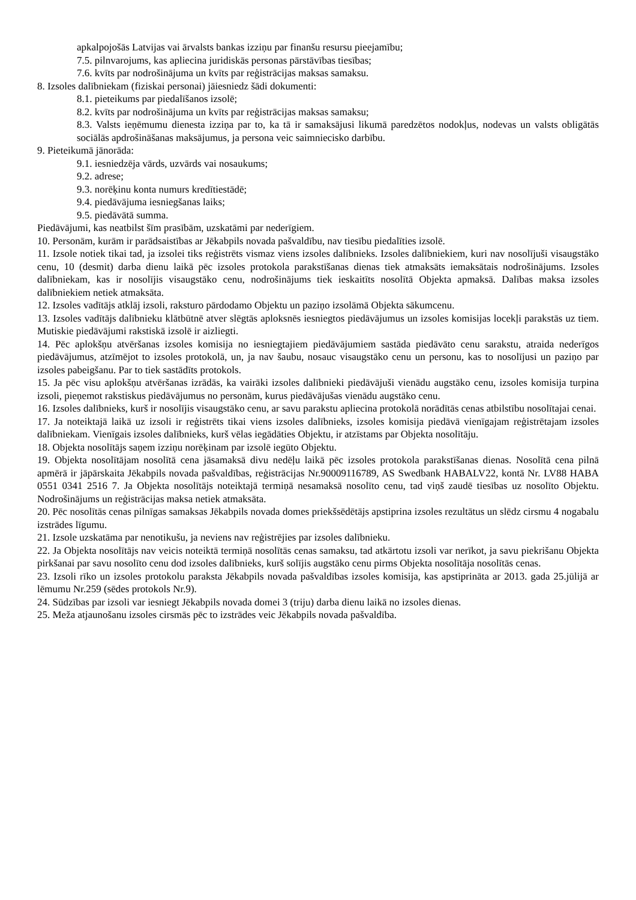apkalpojošās Latvijas vai ārvalsts bankas izziņu par finanšu resursu pieejamību;
7.5. pilnvarojums, kas apliecina juridiskās personas pārstāvības tiesības;
7.6. kvīts par nodrošinājuma un kvīts par reģistrācijas maksas samaksu.
8. Izsoles dalībniekam (fiziskai personai) jāiesniedz šādi dokumenti:
8.1. pieteikums par piedalīšanos izsolē;
8.2. kvīts par nodrošinājuma un kvīts par reģistrācijas maksas samaksu;
8.3. Valsts ieņēmumu dienesta izziņa par to, ka tā ir samaksājusi likumā paredzētos nodokļus, nodevas un valsts obligātās sociālās apdrošināšanas maksājumus, ja persona veic saimniecisko darbību.
9. Pieteikumā jānorāda:
9.1. iesniedzēja vārds, uzvārds vai nosaukums;
9.2. adrese;
9.3. norēķinu konta numurs kredītiestādē;
9.4. piedāvājuma iesniegšanas laiks;
9.5. piedāvātā summa.
Piedāvājumi, kas neatbilst šīm prasībām, uzskatāmi par nederīgiem.
10. Personām, kurām ir parādsaistības ar Jēkabpils novada pašvaldību, nav tiesību piedalīties izsolē.
11. Izsole notiek tikai tad, ja izsolei tiks reģistrēts vismaz viens izsoles dalībnieks. Izsoles dalībniekiem, kuri nav nosolījuši visaugstāko cenu, 10 (desmit) darba dienu laikā pēc izsoles protokola parakstīšanas dienas tiek atmaksāts iemaksātais nodrošinājums. Izsoles dalībniekam, kas ir nosolījis visaugstāko cenu, nodrošinājums tiek ieskaitīts nosolītā Objekta apmaksā. Dalības maksa izsoles dalībniekiem netiek atmaksāta.
12. Izsoles vadītājs atklāj izsoli, raksturo pārdodamo Objektu un paziņo izsolāmā Objekta sākumcenu.
13. Izsoles vadītājs dalībnieku klātbūtnē atver slēgtās aploksnēs iesniegtos piedāvājumus un izsoles komisijas locekļi parakstās uz tiem. Mutiskie piedāvājumi rakstiskā izsolē ir aizliegti.
14. Pēc aplokšņu atvēršanas izsoles komisija no iesniegtajiem piedāvājumiem sastāda piedāvāto cenu sarakstu, atraida nederīgos piedāvājumus, atzīmējot to izsoles protokolā, un, ja nav šaubu, nosauc visaugstāko cenu un personu, kas to nosolījusi un paziņo par izsoles pabeigšanu. Par to tiek sastādīts protokols.
15. Ja pēc visu aplokšņu atvēršanas izrādās, ka vairāki izsoles dalībnieki piedāvājuši vienādu augstāko cenu, izsoles komisija turpina izsoli, pieņemot rakstiskus piedāvājumus no personām, kurus piedāvājušas vienādu augstāko cenu.
16. Izsoles dalībnieks, kurš ir nosolījis visaugstāko cenu, ar savu parakstu apliecina protokolā norādītās cenas atbilstību nosolītajai cenai.
17. Ja noteiktajā laikā uz izsoli ir reģistrēts tikai viens izsoles dalībnieks, izsoles komisija piedāvā vienīgajam reģistrētajam izsoles dalībniekam. Vienīgais izsoles dalībnieks, kurš vēlas iegādāties Objektu, ir atzīstams par Objekta nosolītāju.
18. Objekta nosolītājs saņem izziņu norēķinam par izsolē iegūto Objektu.
19. Objekta nosolītājam nosolītā cena jāsamaksā divu nedēļu laikā pēc izsoles protokola parakstīšanas dienas. Nosolītā cena pilnā apmērā ir jāpārskaita Jēkabpils novada pašvaldības, reģistrācijas Nr.90009116789, AS Swedbank HABALV22, kontā Nr. LV88 HABA 0551 0341 2516 7. Ja Objekta nosolītājs noteiktajā termiņā nesamaksā nosolīto cenu, tad viņš zaudē tiesības uz nosolīto Objektu. Nodrošinājums un reģistrācijas maksa netiek atmaksāta.
20. Pēc nosolītās cenas pilnīgas samaksas Jēkabpils novada domes priekšsēdētājs apstiprina izsoles rezultātus un slēdz cirsmu 4 nogabalu izstrādes līgumu.
21. Izsole uzskatāma par nenotikušu, ja neviens nav reģistrējies par izsoles dalībnieku.
22. Ja Objekta nosolītājs nav veicis noteiktā termiņā nosolītās cenas samaksu, tad atkārtotu izsoli var nerīkot, ja savu piekrišanu Objekta pirkšanai par savu nosolīto cenu dod izsoles dalībnieks, kurš solījis augstāko cenu pirms Objekta nosolītāja nosolītās cenas.
23. Izsoli rīko un izsoles protokolu paraksta Jēkabpils novada pašvaldības izsoles komisija, kas apstiprināta ar 2013. gada 25.jūlijā ar lēmumu Nr.259 (sēdes protokols Nr.9).
24. Sūdzības par izsoli var iesniegt Jēkabpils novada domei 3 (triju) darba dienu laikā no izsoles dienas.
25. Meža atjaunošanu izsoles cirsmās pēc to izstrādes veic Jēkabpils novada pašvaldība.